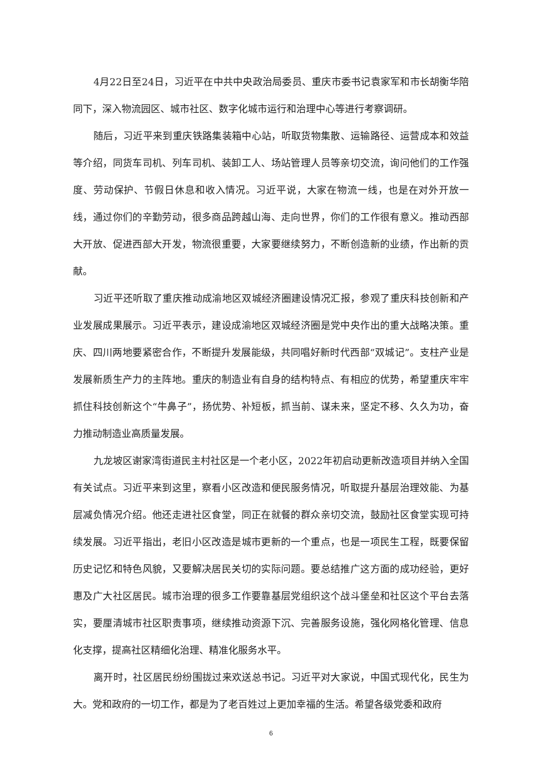4月22日至24日，习近平在中共中央政治局委员、重庆市委书记袁家军和市长胡衡华陪同下，深入物流园区、城市社区、数字化城市运行和治理中心等进行考察调研。
随后，习近平来到重庆铁路集装箱中心站，听取货物集散、运输路径、运营成本和效益等介绍，同货车司机、列车司机、装卸工人、场站管理人员等亲切交流，询问他们的工作强度、劳动保护、节假日休息和收入情况。习近平说，大家在物流一线，也是在对外开放一线，通过你们的辛勤劳动，很多商品跨越山海、走向世界，你们的工作很有意义。推动西部大开放、促进西部大开发，物流很重要，大家要继续努力，不断创造新的业绩，作出新的贡献。
习近平还听取了重庆推动成渝地区双城经济圈建设情况汇报，参观了重庆科技创新和产业发展成果展示。习近平表示，建设成渝地区双城经济圈是党中央作出的重大战略决策。重庆、四川两地要紧密合作，不断提升发展能级，共同唱好新时代西部“双城记”。支柱产业是发展新质生产力的主阵地。重庆的制造业有自身的结构特点、有相应的优势，希望重庆牢牢抓住科技创新这个“牛鼻子”，扬优势、补短板，抓当前、谋未来，坚定不移、久久为功，奋力推动制造业高质量发展。
九龙坡区谢家湾街道民主村社区是一个老小区，2022年初启动更新改造项目并纳入全国有关试点。习近平来到这里，察看小区改造和便民服务情况，听取提升基层治理效能、为基层减负情况介绍。他还走进社区食堂，同正在就餐的群众亲切交流，鼓励社区食堂实现可持续发展。习近平指出，老旧小区改造是城市更新的一个重点，也是一项民生工程，既要保留历史记忆和特色风貌，又要解决居民关切的实际问题。要总结推广这方面的成功经验，更好惠及广大社区居民。城市治理的很多工作要靠基层党组织这个战斗堡垒和社区这个平台去落实，要厘清城市社区职责事项，继续推动资源下沉、完善服务设施，强化网格化管理、信息化支撑，提高社区精细化治理、精准化服务水平。
离开时，社区居民纷纷围拢过来欢送总书记。习近平对大家说，中国式现代化，民生为大。党和政府的一切工作，都是为了老百姓过上更加幸福的生活。希望各级党委和政府
6